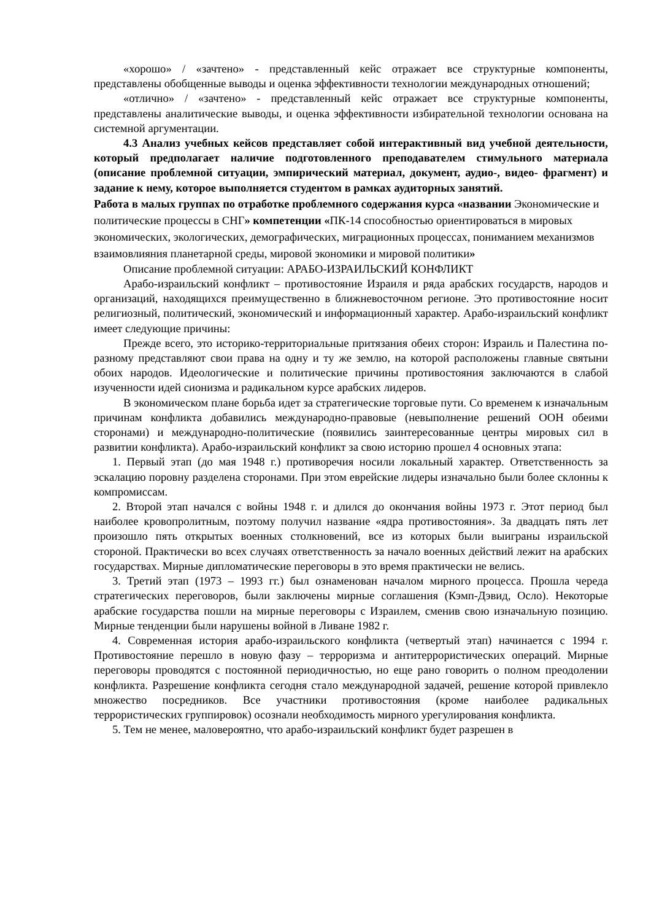«хорошо» / «зачтено» - представленный кейс отражает все структурные компоненты, представлены обобщенные выводы и оценка эффективности технологии международных отношений;
«отлично» / «зачтено» - представленный кейс отражает все структурные компоненты, представлены аналитические выводы, и оценка эффективности избирательной технологии основана на системной аргументации.
4.3 Анализ учебных кейсов представляет собой интерактивный вид учебной деятельности, который предполагает наличие подготовленного преподавателем стимульного материала (описание проблемной ситуации, эмпирический материал, документ, аудио-, видео- фрагмент) и задание к нему, которое выполняется студентом в рамках аудиторных занятий.
Работа в малых группах по отработке проблемного содержания курса «названии Экономические и политические процессы в СНГ» компетенции «ПК-14 способностью ориентироваться в мировых экономических, экологических, демографических, миграционных процессах, пониманием механизмов взаимовлияния планетарной среды, мировой экономики и мировой политики»
Описание проблемной ситуации: АРАБО-ИЗРАИЛЬСКИЙ КОНФЛИКТ
Арабо-израильский конфликт – противостояние Израиля и ряда арабских государств, народов и организаций, находящихся преимущественно в ближневосточном регионе. Это противостояние носит религиозный, политический, экономический и информационный характер. Арабо-израильский конфликт имеет следующие причины:
Прежде всего, это историко-территориальные притязания обеих сторон: Израиль и Палестина по-разному представляют свои права на одну и ту же землю, на которой расположены главные святыни обоих народов. Идеологические и политические причины противостояния заключаются в слабой изученности идей сионизма и радикальном курсе арабских лидеров.
В экономическом плане борьба идет за стратегические торговые пути. Со временем к изначальным причинам конфликта добавились международно-правовые (невыполнение решений ООН обеими сторонами) и международно-политические (появились заинтересованные центры мировых сил в развитии конфликта). Арабо-израильский конфликт за свою историю прошел 4 основных этапа:
1. Первый этап (до мая 1948 г.) противоречия носили локальный характер. Ответственность за эскалацию поровну разделена сторонами. При этом еврейские лидеры изначально были более склонны к компромиссам.
2. Второй этап начался с войны 1948 г. и длился до окончания войны 1973 г. Этот период был наиболее кровопролитным, поэтому получил название «ядра противостояния». За двадцать пять лет произошло пять открытых военных столкновений, все из которых были выиграны израильской стороной. Практически во всех случаях ответственность за начало военных действий лежит на арабских государствах. Мирные дипломатические переговоры в это время практически не велись.
3. Третий этап (1973 – 1993 гг.) был ознаменован началом мирного процесса. Прошла череда стратегических переговоров, были заключены мирные соглашения (Кэмп-Дэвид, Осло). Некоторые арабские государства пошли на мирные переговоры с Израилем, сменив свою изначальную позицию. Мирные тенденции были нарушены войной в Ливане 1982 г.
4. Современная история арабо-израильского конфликта (четвертый этап) начинается с 1994 г. Противостояние перешло в новую фазу – терроризма и антитеррористических операций. Мирные переговоры проводятся с постоянной периодичностью, но еще рано говорить о полном преодолении конфликта. Разрешение конфликта сегодня стало международной задачей, решение которой привлекло множество посредников. Все участники противостояния (кроме наиболее радикальных террористических группировок) осознали необходимость мирного урегулирования конфликта.
5. Тем не менее, маловероятно, что арабо-израильский конфликт будет разрешен в